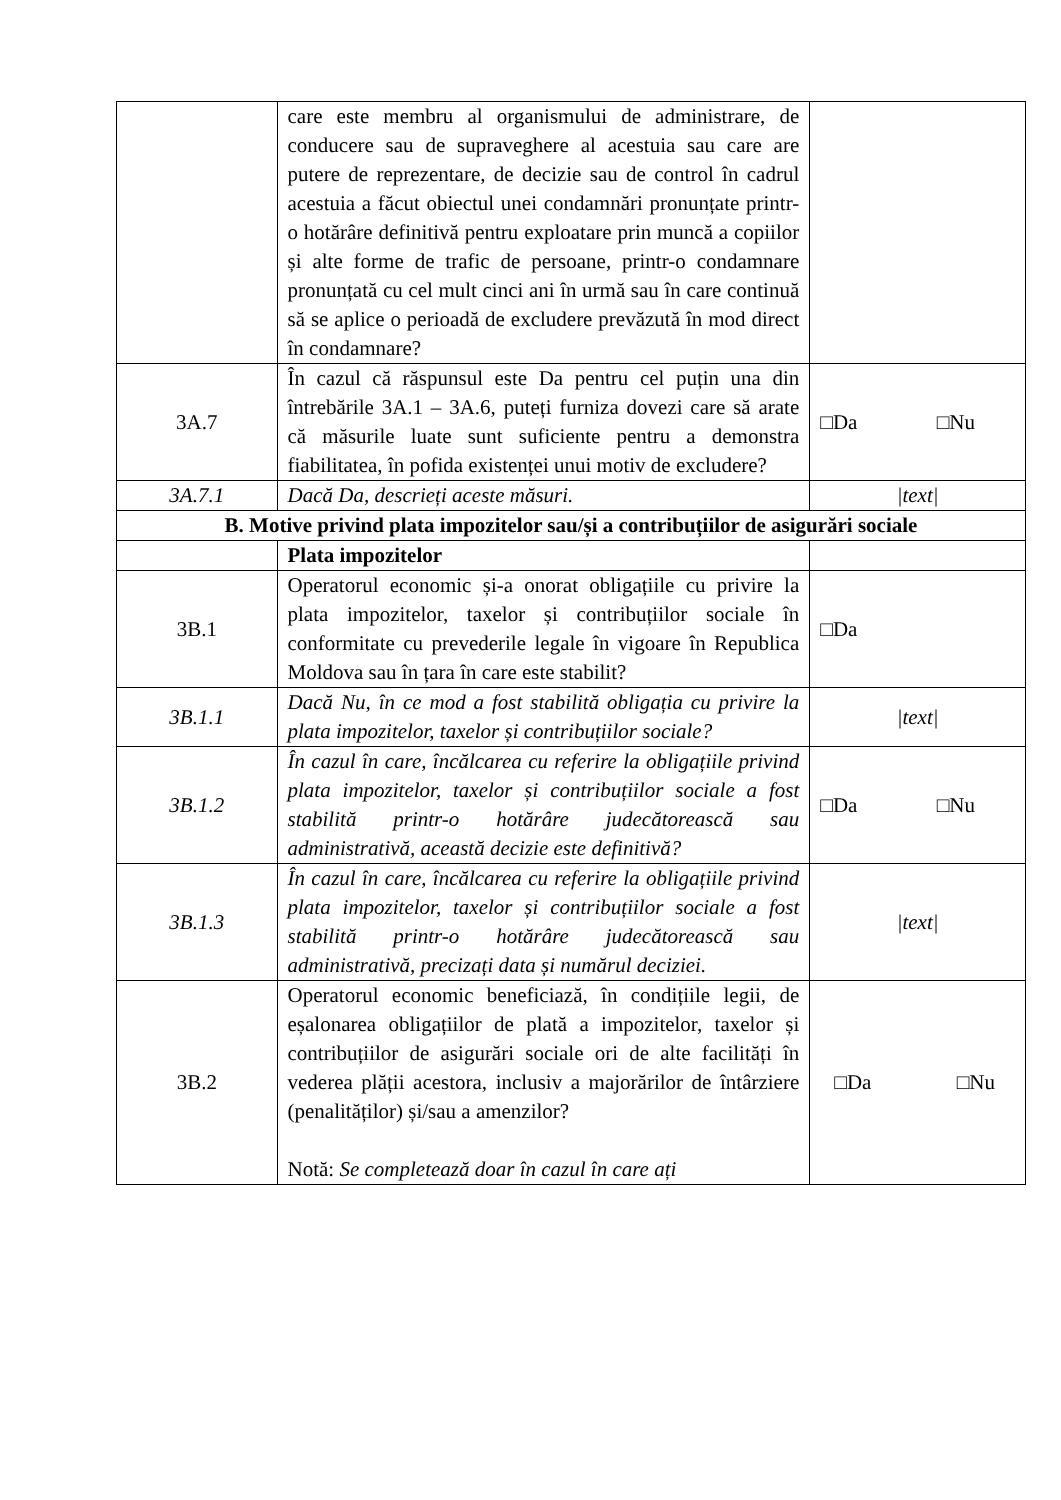| | care este membru al organismului de administrare, de conducere sau de supraveghere al acestuia sau care are putere de reprezentare, de decizie sau de control în cadrul acestuia a făcut obiectul unei condamnări pronunțate printr-o hotărâre definitivă pentru exploatare prin muncă a copiilor și alte forme de trafic de persoane, printr-o condamnare pronunțată cu cel mult cinci ani în urmă sau în care continuă să se aplice o perioadă de excludere prevăzută în mod direct în condamnare? | |
| 3A.7 | În cazul că răspunsul este Da pentru cel puțin una din întrebările 3A.1 – 3A.6, puteți furniza dovezi care să arate că măsurile luate sunt suficiente pentru a demonstra fiabilitatea, în pofida existenței unui motiv de excludere? | □Da □Nu |
| 3A.7.1 | Dacă Da, descrieți aceste măsuri. | /text/ |
| B. Motive privind plata impozitelor sau/și a contribuțiilor de asigurări sociale | | |
| | Plata impozitelor | |
| 3B.1 | Operatorul economic și-a onorat obligațiile cu privire la plata impozitelor, taxelor și contribuțiilor sociale în conformitate cu prevederile legale în vigoare în Republica Moldova sau în țara în care este stabilit? | □Da |
| 3B.1.1 | Dacă Nu, în ce mod a fost stabilită obligația cu privire la plata impozitelor, taxelor și contribuțiilor sociale? | /text/ |
| 3B.1.2 | În cazul în care, încălcarea cu referire la obligațiile privind plata impozitelor, taxelor și contribuțiilor sociale a fost stabilită printr-o hotărâre judecătorească sau administrativă, această decizie este definitivă? | □Da □Nu |
| 3B.1.3 | În cazul în care, încălcarea cu referire la obligațiile privind plata impozitelor, taxelor și contribuțiilor sociale a fost stabilită printr-o hotărâre judecătorească sau administrativă, precizați data și numărul deciziei. | /text/ |
| 3B.2 | Operatorul economic beneficiază, în condițiile legii, de eșalonarea obligațiilor de plată a impozitelor, taxelor și contribuțiilor de asigurări sociale ori de alte facilități în vederea plății acestora, inclusiv a majorărilor de întârziere (penalităților) și/sau a amenzilor? Notă: Se completează doar în cazul în care ați | □Da □Nu |